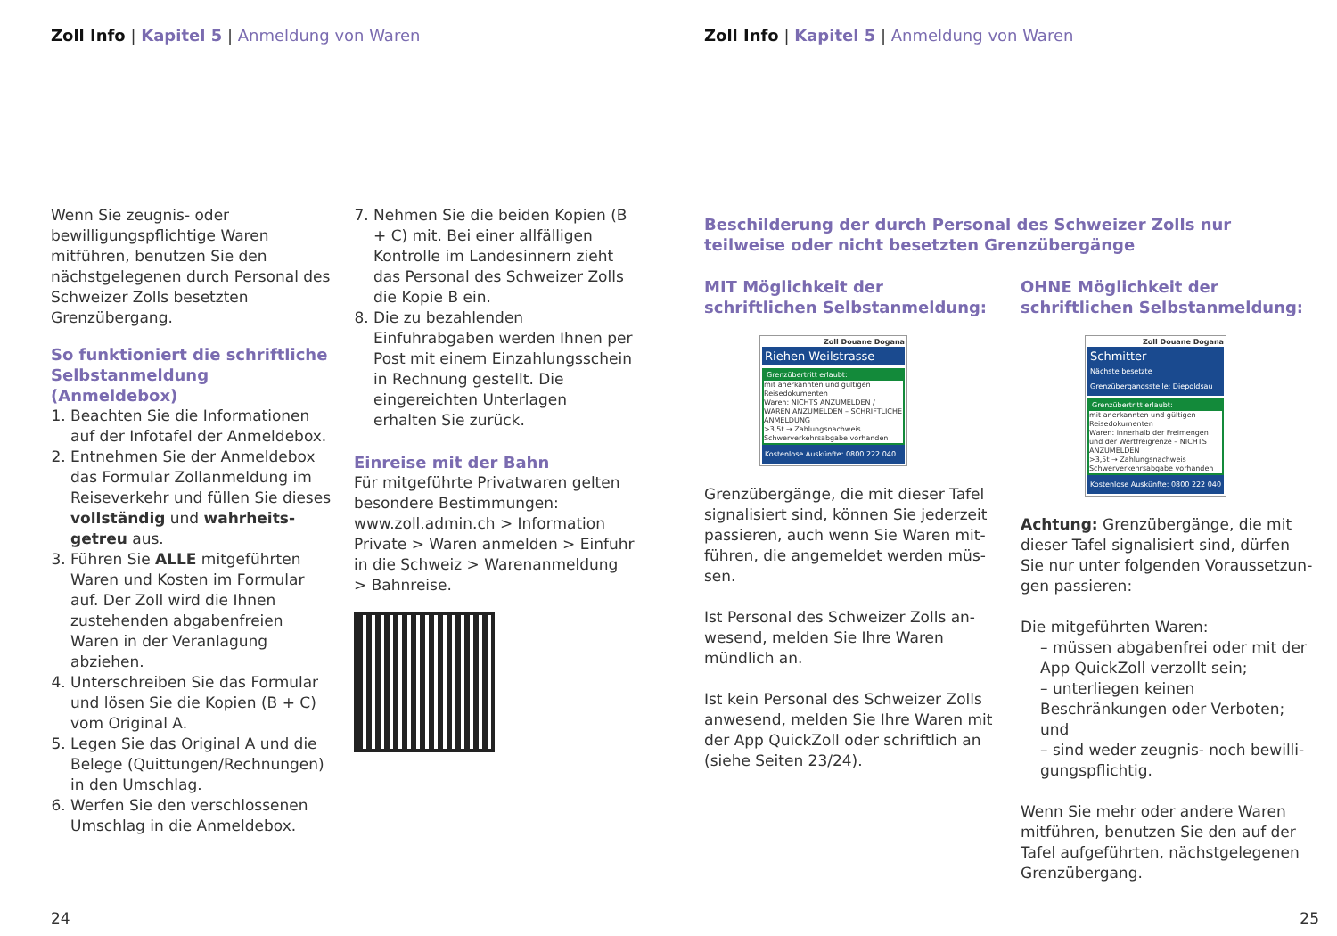Zoll Info | Kapitel 5 | Anmeldung von Waren
Wenn Sie zeugnis- oder bewilligungs­pflichtige Waren mitführen, benutzen Sie den nächstgelegenen durch Perso­nal des Schweizer Zolls besetzten Grenzübergang.
So funktioniert die schriftliche Selbstanmeldung (Anmeldebox)
1. Beachten Sie die Informationen auf der Infotafel der Anmeldebox.
2. Entnehmen Sie der Anmeldebox das Formular Zollanmeldung im Reiseverkehr und füllen Sie dieses vollständig und wahrheits­getreu aus.
3. Führen Sie ALLE mitgeführten Waren und Kosten im Formular auf. Der Zoll wird die Ihnen zustehen­den abgabenfreien Waren in der Veranlagung abziehen.
4. Unterschreiben Sie das Formular und lösen Sie die Kopien (B + C) vom Original A.
5. Legen Sie das Original A und die Belege (Quittungen/Rechnungen) in den Umschlag.
6. Werfen Sie den verschlossenen Umschlag in die Anmeldebox.
7. Nehmen Sie die beiden Kopien (B + C) mit. Bei einer allfälligen Kontrolle im Landesinnern zieht das Personal des Schweizer Zolls die Kopie B ein.
8. Die zu bezahlenden Einfuhrabgaben werden Ihnen per Post mit einem Einzahlungsschein in Rechnung gestellt. Die eingereichten Unterla­gen erhalten Sie zurück.
Einreise mit der Bahn
Für mitgeführte Privatwaren gelten besondere Bestimmungen: www.zoll.admin.ch > Information Private > Waren anmelden > Einfuhr in die Schweiz > Warenanmeldung > Bahnreise.
24
Zoll Info | Kapitel 5 | Anmeldung von Waren
Beschilderung der durch Personal des Schweizer Zolls nur teilweise oder nicht besetzten Grenzübergänge
MIT Möglichkeit der schriftlichen Selbstanmeldung:
Zoll Douane Dogana
Riehen Weilstrasse
Grenzübertritt erlaubt:
mit anerkannten und gültigen Reisedokumenten
Waren: NICHTS ANZUMELDEN / WAREN ANZUMELDEN – SCHRIFTLICHE ANMELDUNG
>3,5t → Zahlungsnachweis Schwerverkehrsabgabe vorhanden
Kostenlose Auskünfte: 0800 222 040
Grenzübergänge, die mit dieser Tafel signalisiert sind, können Sie jederzeit passieren, auch wenn Sie Waren mit­führen, die angemeldet werden müs­sen.
Ist Personal des Schweizer Zolls an­wesend, melden Sie Ihre Waren mündlich an.
Ist kein Personal des Schweizer Zolls anwesend, melden Sie Ihre Waren mit der App QuickZoll oder schriftlich an (siehe Seiten 23/24).
OHNE Möglichkeit der schriftlichen Selbstanmeldung:
Zoll Douane Dogana
Schmitter
Nächste besetzte Grenzübergangsstelle: Diepoldsau
Grenzübertritt erlaubt:
mit anerkannten und gültigen Reisedokumenten
Waren: innerhalb der Freimengen und der Wertfreigrenze – NICHTS ANZUMELDEN
>3,5t → Zahlungsnachweis Schwerverkehrsabgabe vorhanden
Kostenlose Auskünfte: 0800 222 040
Achtung: Grenzübergänge, die mit dieser Tafel signalisiert sind, dürfen Sie nur unter folgenden Voraussetzun­gen passieren:
Die mitgeführten Waren:
– müssen abgabenfrei oder mit der App QuickZoll verzollt sein;
– unterliegen keinen Beschränkungen oder Verboten; und
– sind weder zeugnis- noch bewilli­gungspflichtig.
Wenn Sie mehr oder andere Waren mitführen, benutzen Sie den auf der Tafel aufgeführten, nächstgelegenen Grenzübergang.
25